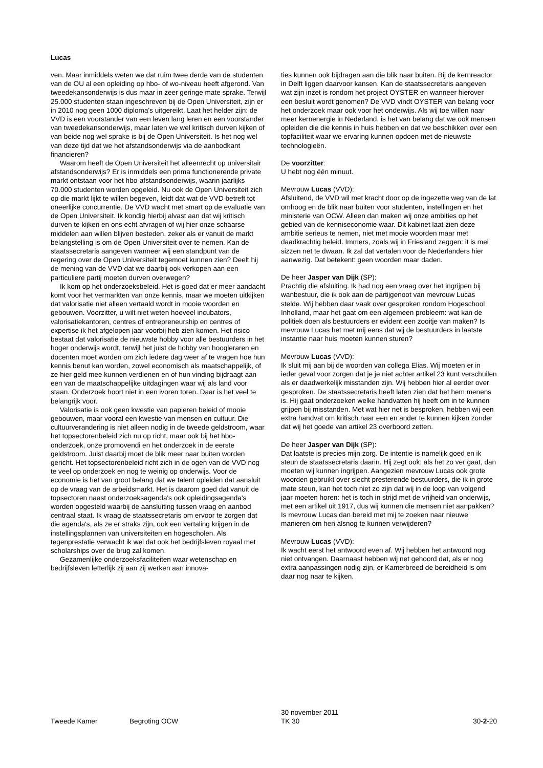Lucas
ven. Maar inmiddels weten we dat ruim twee derde van de studenten van de OU al een opleiding op hbo- of wo-niveau heeft afgerond. Van tweedekansonderwijs is dus maar in zeer geringe mate sprake. Terwijl 25.000 studenten staan ingeschreven bij de Open Universiteit, zijn er in 2010 nog geen 1000 diploma's uitgereikt. Laat het helder zijn: de VVD is een voorstander van een leven lang leren en een voorstander van tweedekansonderwijs, maar laten we wel kritisch durven kijken of van beide nog wel sprake is bij de Open Universiteit. Is het nog wel van deze tijd dat we het afstandsonderwijs via de aanbodkant financieren?
Waarom heeft de Open Universiteit het alleenrecht op universitair afstandsonderwijs? Er is inmiddels een prima functionerende private markt ontstaan voor het hbo-afstandsonderwijs, waarin jaarlijks 70.000 studenten worden opgeleid. Nu ook de Open Universiteit zich op die markt lijkt te willen begeven, leidt dat wat de VVD betreft tot oneerlijke concurrentie. De VVD wacht met smart op de evaluatie van de Open Universiteit. Ik kondig hierbij alvast aan dat wij kritisch durven te kijken en ons echt afvragen of wij hier onze schaarse middelen aan willen blijven besteden, zeker als er vanuit de markt belangstelling is om de Open Universiteit over te nemen. Kan de staatssecretaris aangeven wanneer wij een standpunt van de regering over de Open Universiteit tegemoet kunnen zien? Deelt hij de mening van de VVD dat we daarbij ook verkopen aan een particuliere partij moeten durven overwegen?
Ik kom op het onderzoeksbeleid. Het is goed dat er meer aandacht komt voor het vermarkten van onze kennis, maar we moeten uitkijken dat valorisatie niet alleen vertaald wordt in mooie woorden en gebouwen. Voorzitter, u wilt niet weten hoeveel incubators, valorisatiekantoren, centres of entrepreneurship en centres of expertise ik het afgelopen jaar voorbij heb zien komen. Het risico bestaat dat valorisatie de nieuwste hobby voor alle bestuurders in het hoger onderwijs wordt, terwijl het juist de hobby van hoogleraren en docenten moet worden om zich iedere dag weer af te vragen hoe hun kennis benut kan worden, zowel economisch als maatschappelijk, of ze hier geld mee kunnen verdienen en of hun vinding bijdraagt aan een van de maatschappelijke uitdagingen waar wij als land voor staan. Onderzoek hoort niet in een ivoren toren. Daar is het veel te belangrijk voor.
Valorisatie is ook geen kwestie van papieren beleid of mooie gebouwen, maar vooral een kwestie van mensen en cultuur. Die cultuurverandering is niet alleen nodig in de tweede geldstroom, waar het topsectorenbeleid zich nu op richt, maar ook bij het hbo-onderzoek, onze promovendi en het onderzoek in de eerste geldstroom. Juist daarbij moet de blik meer naar buiten worden gericht. Het topsectorenbeleid richt zich in de ogen van de VVD nog te veel op onderzoek en nog te weinig op onderwijs. Voor de economie is het van groot belang dat we talent opleiden dat aansluit op de vraag van de arbeidsmarkt. Het is daarom goed dat vanuit de topsectoren naast onderzoeksagenda's ook opleidingsagenda's worden opgesteld waarbij de aansluiting tussen vraag en aanbod centraal staat. Ik vraag de staatssecretaris om ervoor te zorgen dat die agenda's, als ze er straks zijn, ook een vertaling krijgen in de instellingsplannen van universiteiten en hogescholen. Als tegenprestatie verwacht ik wel dat ook het bedrijfsleven royaal met scholarships over de brug zal komen.
Gezamenlijke onderzoeksfaciliteiten waar wetenschap en bedrijfsleven letterlijk zij aan zij werken aan innova-
ties kunnen ook bijdragen aan die blik naar buiten. Bij de kernreactor in Delft liggen daarvoor kansen. Kan de staatssecretaris aangeven wat zijn inzet is rondom het project OYSTER en wanneer hierover een besluit wordt genomen? De VVD vindt OYSTER van belang voor het onderzoek maar ook voor het onderwijs. Als wij toe willen naar meer kernenergie in Nederland, is het van belang dat we ook mensen opleiden die die kennis in huis hebben en dat we beschikken over een topfaciliteit waar we ervaring kunnen opdoen met de nieuwste technologieën.
De voorzitter:
U hebt nog één minuut.
Mevrouw Lucas (VVD):
Afsluitend, de VVD wil met kracht door op de ingezette weg van de lat omhoog en de blik naar buiten voor studenten, instellingen en het ministerie van OCW. Alleen dan maken wij onze ambities op het gebied van de kenniseconomie waar. Dit kabinet laat zien deze ambitie serieus te nemen, niet met mooie woorden maar met daadkrachtig beleid. Immers, zoals wij in Friesland zeggen: it is mei sizzen net te dwaan. Ik zal dat vertalen voor de Nederlanders hier aanwezig. Dat betekent: geen woorden maar daden.
De heer Jasper van Dijk (SP):
Prachtig die afsluiting. Ik had nog een vraag over het ingrijpen bij wanbestuur, die ik ook aan de partijgenoot van mevrouw Lucas stelde. Wij hebben daar vaak over gesproken rondom Hogeschool Inholland, maar het gaat om een algemeen probleem: wat kan de politiek doen als bestuurders er evident een zooitje van maken? Is mevrouw Lucas het met mij eens dat wij de bestuurders in laatste instantie naar huis moeten kunnen sturen?
Mevrouw Lucas (VVD):
Ik sluit mij aan bij de woorden van collega Elias. Wij moeten er in ieder geval voor zorgen dat je je niet achter artikel 23 kunt verschuilen als er daadwerkelijk misstanden zijn. Wij hebben hier al eerder over gesproken. De staatssecretaris heeft laten zien dat het hem menens is. Hij gaat onderzoeken welke handvatten hij heeft om in te kunnen grijpen bij misstanden. Met wat hier net is besproken, hebben wij een extra handvat om kritisch naar een en ander te kunnen kijken zonder dat wij het goede van artikel 23 overboord zetten.
De heer Jasper van Dijk (SP):
Dat laatste is precies mijn zorg. De intentie is namelijk goed en ik steun de staatssecretaris daarin. Hij zegt ook: als het zo ver gaat, dan moeten wij kunnen ingrijpen. Aangezien mevrouw Lucas ook grote woorden gebruikt over slecht presterende bestuurders, die ik in grote mate steun, kan het toch niet zo zijn dat wij in de loop van volgend jaar moeten horen: het is toch in strijd met de vrijheid van onderwijs, met een artikel uit 1917, dus wij kunnen die mensen niet aanpakken? Is mevrouw Lucas dan bereid met mij te zoeken naar nieuwe manieren om hen alsnog te kunnen verwijderen?
Mevrouw Lucas (VVD):
Ik wacht eerst het antwoord even af. Wij hebben het antwoord nog niet ontvangen. Daarnaast hebben wij net gehoord dat, als er nog extra aanpassingen nodig zijn, er Kamerbreed de bereidheid is om daar nog naar te kijken.
Tweede Kamer
Begroting OCW
30 november 2011
TK 30
30-2-20